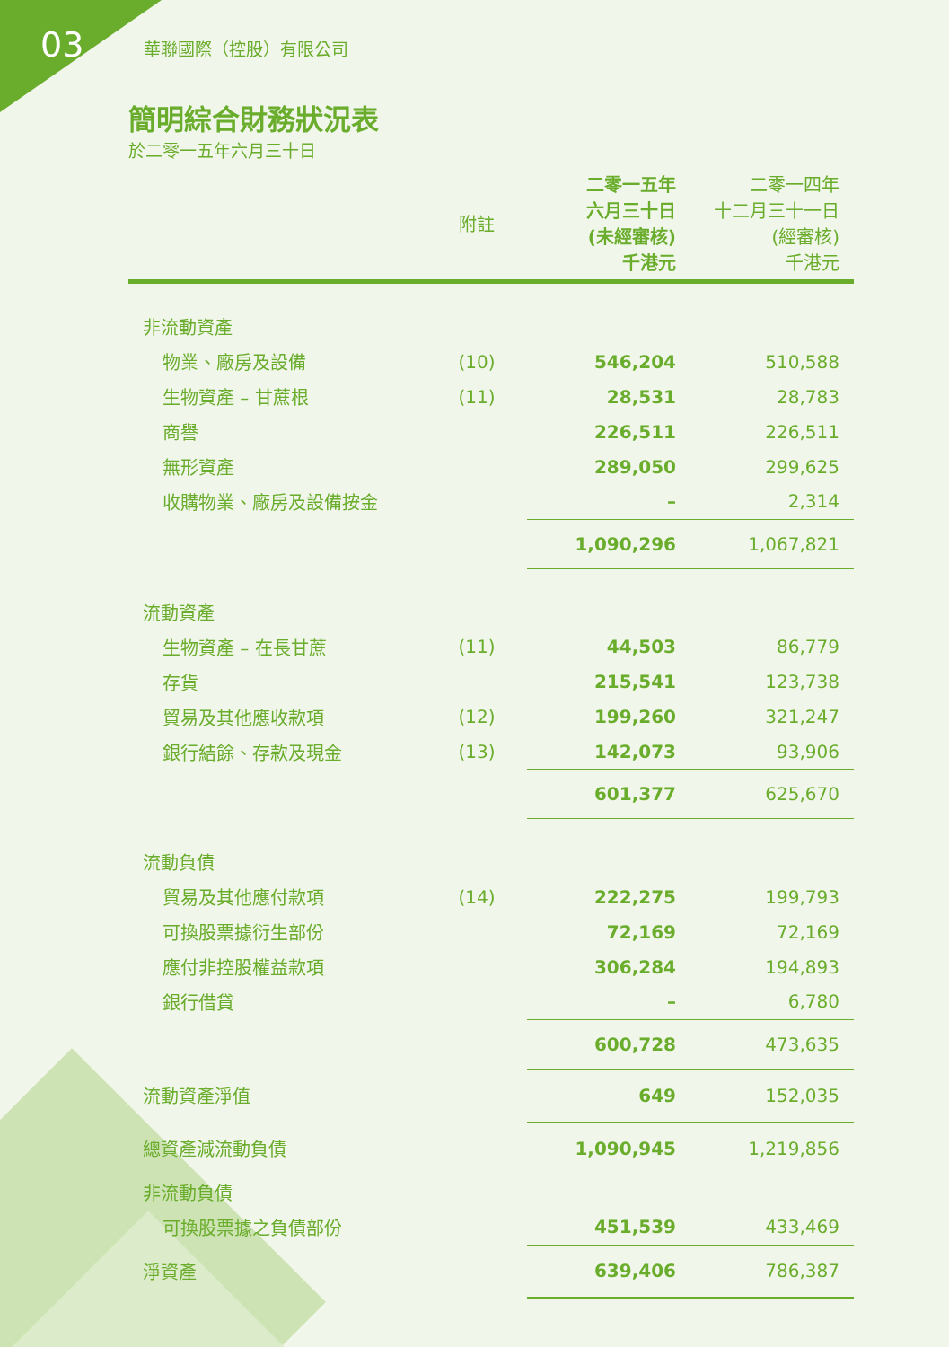03 華聯國際（控股）有限公司
簡明綜合財務狀況表
於二零一五年六月三十日
| | 附註 | 二零一五年 六月三十日 (未經審核) 千港元 | 二零一四年 十二月三十一日 (經審核) 千港元 |
| --- | --- | --- | --- |
| 非流動資產 | | | |
| 物業、廠房及設備 | (10) | 546,204 | 510,588 |
| 生物資產 – 甘蔗根 | (11) | 28,531 | 28,783 |
| 商譽 | | 226,511 | 226,511 |
| 無形資產 | | 289,050 | 299,625 |
| 收購物業、廠房及設備按金 | | – | 2,314 |
| | | 1,090,296 | 1,067,821 |
| 流動資產 | | | |
| 生物資產 – 在長甘蔗 | (11) | 44,503 | 86,779 |
| 存貨 | | 215,541 | 123,738 |
| 貿易及其他應收款項 | (12) | 199,260 | 321,247 |
| 銀行結餘、存款及現金 | (13) | 142,073 | 93,906 |
| | | 601,377 | 625,670 |
| 流動負債 | | | |
| 貿易及其他應付款項 | (14) | 222,275 | 199,793 |
| 可換股票據衍生部份 | | 72,169 | 72,169 |
| 應付非控股權益款項 | | 306,284 | 194,893 |
| 銀行借貸 | | – | 6,780 |
| | | 600,728 | 473,635 |
| 流動資產淨值 | | 649 | 152,035 |
| 總資產減流動負債 | | 1,090,945 | 1,219,856 |
| 非流動負債 | | | |
| 可換股票據之負債部份 | | 451,539 | 433,469 |
| 淨資產 | | 639,406 | 786,387 |